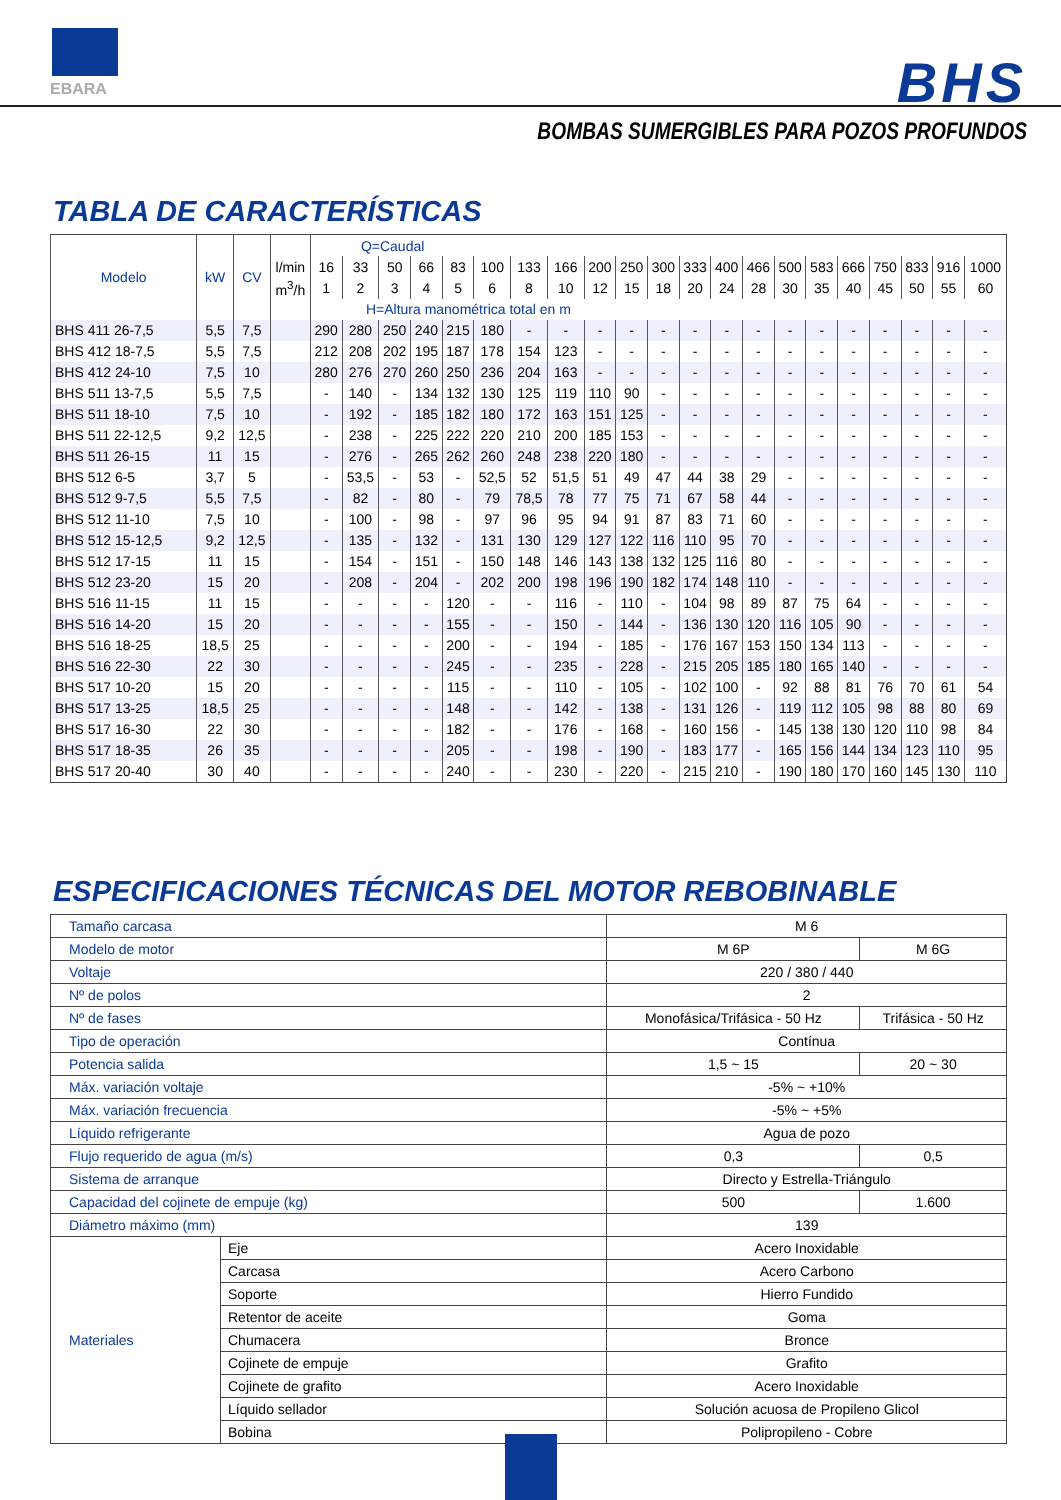EBARA BHS
BOMBAS SUMERGIBLES PARA POZOS PROFUNDOS
TABLA DE CARACTERÍSTICAS
| Modelo | kW | CV | | Q=Caudal | | | | | | | | | | | | | | | | | | | | |
| --- | --- | --- | --- | --- | --- | --- | --- | --- | --- | --- | --- | --- | --- | --- | --- | --- | --- | --- | --- | --- | --- | --- | --- | --- |
| | | | l/min | 16 | 33 | 50 | 66 | 83 | 100 | 133 | 166 | 200 | 250 | 300 | 333 | 400 | 466 | 500 | 583 | 666 | 750 | 833 | 916 | 1000 |
| | | | m<sup>3</sup>/h | 1 | 2 | 3 | 4 | 5 | 6 | 8 | 10 | 12 | 15 | 18 | 20 | 24 | 28 | 30 | 35 | 40 | 45 | 50 | 55 | 60 |
| | | | | H=Altura manométrica total en m | | | | | | | | | | | | | | | | | | | | |
| BHS 411 26-7,5 | 5,5 | 7,5 | | 290 | 280 | 250 | 240 | 215 | 180 | - | - | - | - | - | - | - | - | - | - | - | - | - | - | - |
| BHS 412 18-7,5 | 5,5 | 7,5 | | 212 | 208 | 202 | 195 | 187 | 178 | 154 | 123 | - | - | - | - | - | - | - | - | - | - | - | - | - |
| BHS 412 24-10 | 7,5 | 10 | | 280 | 276 | 270 | 260 | 250 | 236 | 204 | 163 | - | - | - | - | - | - | - | - | - | - | - | - | - |
| BHS 511 13-7,5 | 5,5 | 7,5 | | - | 140 | - | 134 | 132 | 130 | 125 | 119 | 110 | 90 | - | - | - | - | - | - | - | - | - | - | - |
| BHS 511 18-10 | 7,5 | 10 | | - | 192 | - | 185 | 182 | 180 | 172 | 163 | 151 | 125 | - | - | - | - | - | - | - | - | - | - | - |
| BHS 511 22-12,5 | 9,2 | 12,5 | | - | 238 | - | 225 | 222 | 220 | 210 | 200 | 185 | 153 | - | - | - | - | - | - | - | - | - | - | - |
| BHS 511 26-15 | 11 | 15 | | - | 276 | - | 265 | 262 | 260 | 248 | 238 | 220 | 180 | - | - | - | - | - | - | - | - | - | - | - |
| BHS 512 6-5 | 3,7 | 5 | | - | 53,5 | - | 53 | - | 52,5 | 52 | 51,5 | 51 | 49 | 47 | 44 | 38 | 29 | - | - | - | - | - | - | - |
| BHS 512 9-7,5 | 5,5 | 7,5 | | - | 82 | - | 80 | - | 79 | 78,5 | 78 | 77 | 75 | 71 | 67 | 58 | 44 | - | - | - | - | - | - | - |
| BHS 512 11-10 | 7,5 | 10 | | - | 100 | - | 98 | - | 97 | 96 | 95 | 94 | 91 | 87 | 83 | 71 | 60 | - | - | - | - | - | - | - |
| BHS 512 15-12,5 | 9,2 | 12,5 | | - | 135 | - | 132 | - | 131 | 130 | 129 | 127 | 122 | 116 | 110 | 95 | 70 | - | - | - | - | - | - | - |
| BHS 512 17-15 | 11 | 15 | | - | 154 | - | 151 | - | 150 | 148 | 146 | 143 | 138 | 132 | 125 | 116 | 80 | - | - | - | - | - | - | - |
| BHS 512 23-20 | 15 | 20 | | - | 208 | - | 204 | - | 202 | 200 | 198 | 196 | 190 | 182 | 174 | 148 | 110 | - | - | - | - | - | - | - |
| BHS 516 11-15 | 11 | 15 | | - | - | - | - | 120 | - | - | 116 | - | 110 | - | 104 | 98 | 89 | 87 | 75 | 64 | - | - | - | - |
| BHS 516 14-20 | 15 | 20 | | - | - | - | - | 155 | - | - | 150 | - | 144 | - | 136 | 130 | 120 | 116 | 105 | 90 | - | - | - | - |
| BHS 516 18-25 | 18,5 | 25 | | - | - | - | - | 200 | - | - | 194 | - | 185 | - | 176 | 167 | 153 | 150 | 134 | 113 | - | - | - | - |
| BHS 516 22-30 | 22 | 30 | | - | - | - | - | 245 | - | - | 235 | - | 228 | - | 215 | 205 | 185 | 180 | 165 | 140 | - | - | - | - |
| BHS 517 10-20 | 15 | 20 | | - | - | - | - | 115 | - | - | 110 | - | 105 | - | 102 | 100 | - | 92 | 88 | 81 | 76 | 70 | 61 | 54 |
| BHS 517 13-25 | 18,5 | 25 | | - | - | - | - | 148 | - | - | 142 | - | 138 | - | 131 | 126 | - | 119 | 112 | 105 | 98 | 88 | 80 | 69 |
| BHS 517 16-30 | 22 | 30 | | - | - | - | - | 182 | - | - | 176 | - | 168 | - | 160 | 156 | - | 145 | 138 | 130 | 120 | 110 | 98 | 84 |
| BHS 517 18-35 | 26 | 35 | | - | - | - | - | 205 | - | - | 198 | - | 190 | - | 183 | 177 | - | 165 | 156 | 144 | 134 | 123 | 110 | 95 |
| BHS 517 20-40 | 30 | 40 | | - | - | - | - | 240 | - | - | 230 | - | 220 | - | 215 | 210 | - | 190 | 180 | 170 | 160 | 145 | 130 | 110 |
ESPECIFICACIONES TÉCNICAS DEL MOTOR REBOBINABLE
| Tamaño carcasa | | M 6 | |
| Modelo de motor | | M 6P | M 6G |
| Voltaje | | 220 / 380 / 440 | |
| Nº de polos | | 2 | |
| Nº de fases | | Monofásica/Trifásica - 50 Hz | Trifásica - 50 Hz |
| Tipo de operación | | Contínua | |
| Potencia salida | | 1,5 ~ 15 | 20 ~ 30 |
| Máx. variación voltaje | | -5% ~ +10% | |
| Máx. variación frecuencia | | -5% ~ +5% | |
| Líquido refrigerante | | Agua de pozo | |
| Flujo requerido de agua (m/s) | | 0,3 | 0,5 |
| Sistema de arranque | | Directo y Estrella-Triángulo | |
| Capacidad del cojinete de empuje (kg) | | 500 | 1.600 |
| Diámetro máximo (mm) | | 139 | |
| Materiales | Eje | Acero Inoxidable | |
| | Carcasa | Acero Carbono | |
| | Soporte | Hierro Fundido | |
| | Retentor de aceite | Goma | |
| | Chumacera | Bronce | |
| | Cojinete de empuje | Grafito | |
| | Cojinete de grafito | Acero Inoxidable | |
| | Líquido sellador | Solución acuosa de Propileno Glicol | |
| | Bobina | Polipropileno - Cobre | |